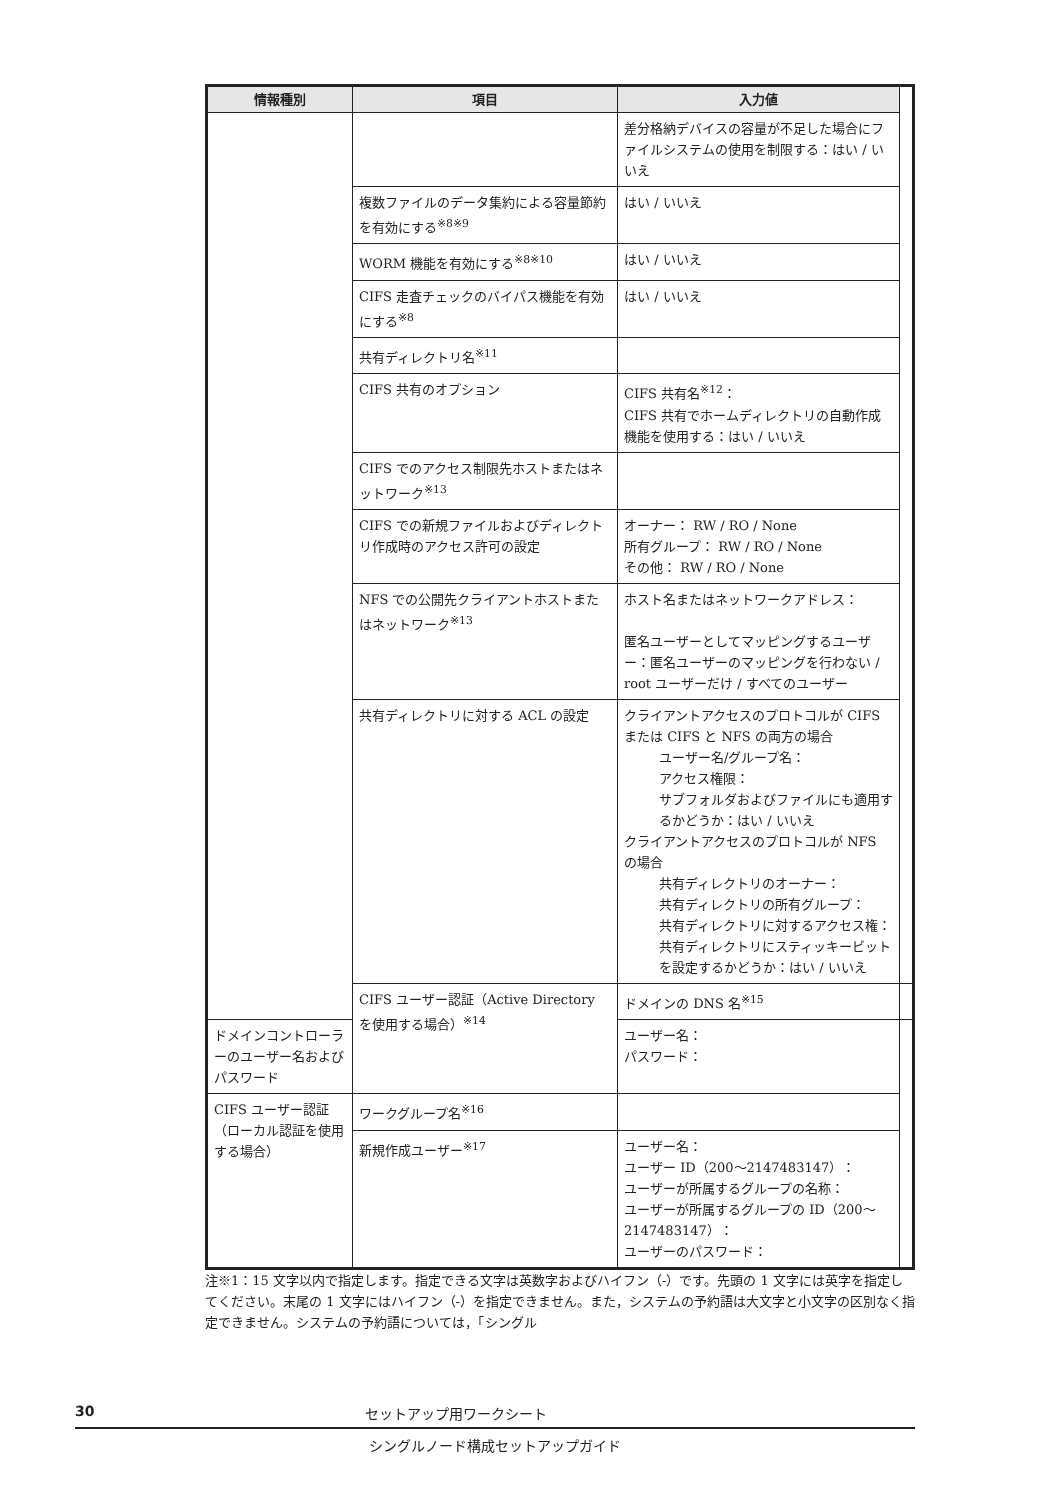| 情報種別 | 項目 | 入力値 | |
| --- | --- | --- | --- |
| | | 差分格納デバイスの容量が不足した場合にファイルシステムの使用を制限する：はい / いいえ | |
| | 複数ファイルのデータ集約による容量節約を有効にする<sup>※8※9</sup> | はい / いいえ | |
| | WORM 機能を有効にする<sup>※8※10</sup> | はい / いいえ | |
| | CIFS 走査チェックのバイパス機能を有効にする<sup>※8</sup> | はい / いいえ | |
| | 共有ディレクトリ名<sup>※11</sup> | | |
| | CIFS 共有のオプション | CIFS 共有名<sup>※12</sup>： CIFS 共有でホームディレクトリの自動作成機能を使用する：はい / いいえ | |
| | CIFS でのアクセス制限先ホストまたはネットワーク<sup>※13</sup> | | |
| | CIFS での新規ファイルおよびディレクトリ作成時のアクセス許可の設定 | オーナー： RW / RO / None 所有グループ： RW / RO / None その他： RW / RO / None | |
| | NFS での公開先クライアントホストまたはネットワーク<sup>※13</sup> | ホスト名またはネットワークアドレス： 匿名ユーザーとしてマッピングするユーザー：匿名ユーザーのマッピングを行わない / root ユーザーだけ / すべてのユーザー | |
| | 共有ディレクトリに対する ACL の設定 | クライアントアクセスのプロトコルが CIFS または CIFS と NFS の両方の場合 ユーザー名/グループ名： アクセス権限： サブフォルダおよびファイルにも適用するかどうか：はい / いいえ クライアントアクセスのプロトコルが NFS の場合 共有ディレクトリのオーナー： 共有ディレクトリの所有グループ： 共有ディレクトリに対するアクセス権： 共有ディレクトリにスティッキービットを設定するかどうか：はい / いいえ | |
| | CIFS ユーザー認証（Active Directory を使用する場合）<sup>※14</sup> | ドメインの DNS 名<sup>※15</sup> | |
| ドメインコントローラーのユーザー名およびパスワード | | ユーザー名： パスワード： | |
| CIFS ユーザー認証（ローカル認証を使用する場合） | ワークグループ名<sup>※16</sup> | | |
| | 新規作成ユーザー<sup>※17</sup> | ユーザー名： ユーザー ID（200～2147483147）： ユーザーが所属するグループの名称： ユーザーが所属するグループの ID（200～2147483147）： ユーザーのパスワード： | |
注※1：15 文字以内で指定します。指定できる文字は英数字およびハイフン（-）です。先頭の 1 文字には英字を指定してください。末尾の 1 文字にはハイフン（-）を指定できません。また，システムの予約語は大文字と小文字の区別なく指定できません。システムの予約語については，「シングル
30 セットアップ用ワークシート
シングルノード構成セットアップガイド